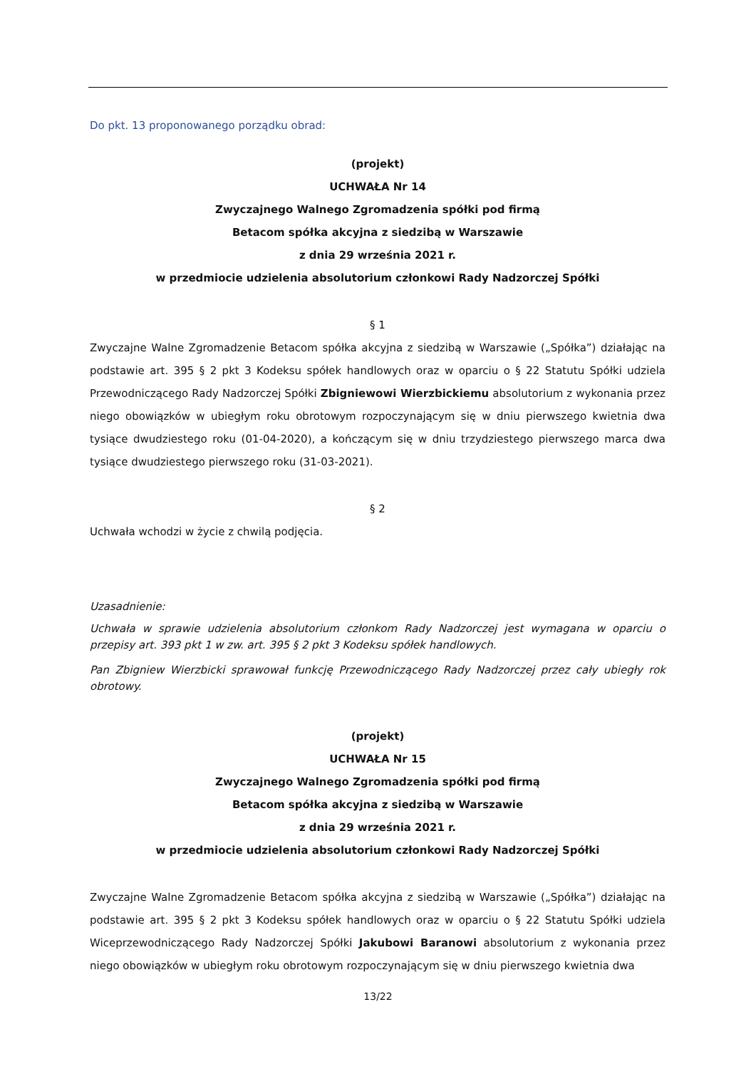Do pkt. 13 proponowanego porządku obrad:
(projekt)
UCHWAŁA Nr 14
Zwyczajnego Walnego Zgromadzenia spółki pod firmą
Betacom spółka akcyjna z siedzibą w Warszawie
z dnia 29 września 2021 r.
w przedmiocie udzielenia absolutorium członkowi Rady Nadzorczej Spółki
§ 1
Zwyczajne Walne Zgromadzenie Betacom spółka akcyjna z siedzibą w Warszawie („Spółka”) działając na podstawie art. 395 § 2 pkt 3 Kodeksu spółek handlowych oraz w oparciu o § 22 Statutu Spółki udziela Przewodniczącego Rady Nadzorczej Spółki Zbigniewowi Wierzbickiemu absolutorium z wykonania przez niego obowiązków w ubiegłym roku obrotowym rozpoczynającym się w dniu pierwszego kwietnia dwa tysiące dwudziestego roku (01-04-2020), a kończącym się w dniu trzydziestego pierwszego marca dwa tysiące dwudziestego pierwszego roku (31-03-2021).
§ 2
Uchwała wchodzi w życie z chwilą podjęcia.
Uzasadnienie:
Uchwała w sprawie udzielenia absolutorium członkom Rady Nadzorczej jest wymagana w oparciu o przepisy art. 393 pkt 1 w zw. art. 395 § 2 pkt 3 Kodeksu spółek handlowych.
Pan Zbigniew Wierzbicki sprawował funkcję Przewodniczącego Rady Nadzorczej przez cały ubiegły rok obrotowy.
(projekt)
UCHWAŁA Nr 15
Zwyczajnego Walnego Zgromadzenia spółki pod firmą
Betacom spółka akcyjna z siedzibą w Warszawie
z dnia 29 września 2021 r.
w przedmiocie udzielenia absolutorium członkowi Rady Nadzorczej Spółki
Zwyczajne Walne Zgromadzenie Betacom spółka akcyjna z siedzibą w Warszawie („Spółka”) działając na podstawie art. 395 § 2 pkt 3 Kodeksu spółek handlowych oraz w oparciu o § 22 Statutu Spółki udziela Wiceprzewodniczącego Rady Nadzorczej Spółki Jakubowi Baranowi absolutorium z wykonania przez niego obowiązków w ubiegłym roku obrotowym rozpoczynającym się w dniu pierwszego kwietnia dwa
13/22